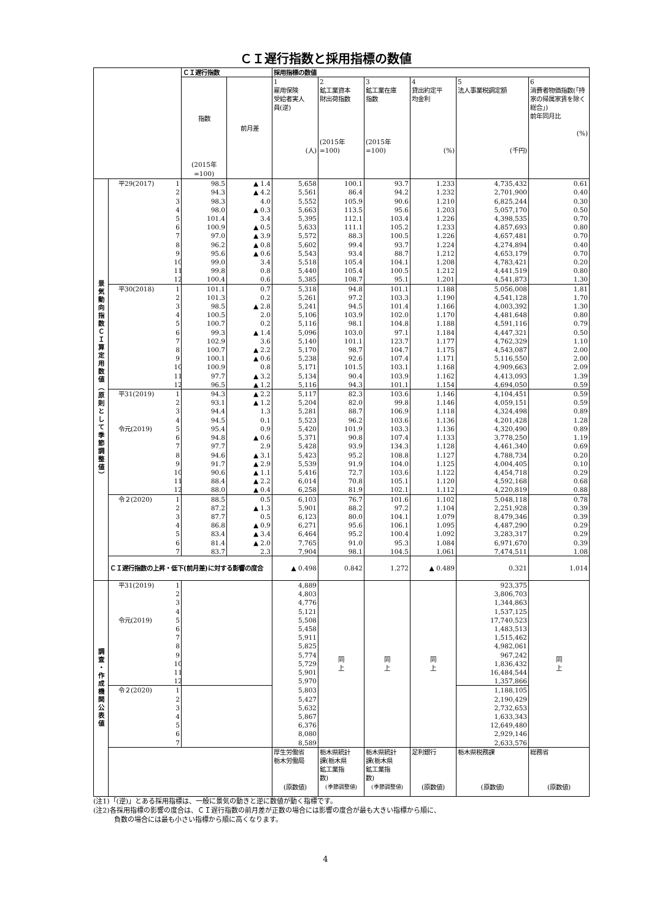ＣＩ遅行指数と採用指標の数値
| | | | ＣＩ遅行指数 | | 採用指標の数値 | | | | | |
| | | | 指数 (2015年 =100) | 前月差 | 1 雇用保険 受給者実人 員(逆) (人) | 2 鉱工業資本 財出荷指数 (2015年 =100) | 3 鉱工業在庫 指数 (2015年 =100) | 4 貸出約定平 均金利 (%) | 5 法人事業税調定額 (千円) | 6 消費者物価指数(「持家の帰属家賃を除く総合」) 前年同月比 (%) |
| 景気動向指数ＣＩ算定用数値（原則として季節調整値） | 平29(2017) | 1 | 98.5 | ▲ 1.4 | 5,658 | 100.1 | 93.7 | 1.233 | 4,735,432 | 0.61 |
| | | 2 | 94.3 | ▲ 4.2 | 5,561 | 86.4 | 94.2 | 1.232 | 2,701,900 | 0.40 |
| | | 3 | 98.3 | 4.0 | 5,552 | 105.9 | 90.6 | 1.210 | 6,825,244 | 0.30 |
| | | 4 | 98.0 | ▲ 0.3 | 5,663 | 113.5 | 95.6 | 1.203 | 5,057,170 | 0.50 |
| | | 5 | 101.4 | 3.4 | 5,395 | 112.1 | 103.4 | 1.226 | 4,398,535 | 0.70 |
| | | 6 | 100.9 | ▲ 0.5 | 5,633 | 111.1 | 105.2 | 1.233 | 4,857,693 | 0.80 |
| | | 7 | 97.0 | ▲ 3.9 | 5,572 | 88.3 | 100.5 | 1.226 | 4,657,481 | 0.70 |
| | | 8 | 96.2 | ▲ 0.8 | 5,602 | 99.4 | 93.7 | 1.224 | 4,274,894 | 0.40 |
| | | 9 | 95.6 | ▲ 0.6 | 5,543 | 93.4 | 88.7 | 1.212 | 4,653,179 | 0.70 |
| | | 10 | 99.0 | 3.4 | 5,518 | 105.4 | 104.1 | 1.208 | 4,783,421 | 0.20 |
| | | 11 | 99.8 | 0.8 | 5,440 | 105.4 | 100.5 | 1.212 | 4,441,519 | 0.80 |
| | | 12 | 100.4 | 0.6 | 5,385 | 108.7 | 95.1 | 1.201 | 4,541,873 | 1.30 |
| | 平30(2018) | 1 | 101.1 | 0.7 | 5,318 | 94.8 | 101.1 | 1.188 | 5,056,008 | 1.81 |
| | | 2 | 101.3 | 0.2 | 5,261 | 97.2 | 103.3 | 1.190 | 4,541,128 | 1.70 |
| | | 3 | 98.5 | ▲ 2.8 | 5,241 | 94.5 | 101.4 | 1.166 | 4,003,392 | 1.30 |
| | | 4 | 100.5 | 2.0 | 5,106 | 103.9 | 102.0 | 1.170 | 4,481,648 | 0.80 |
| | | 5 | 100.7 | 0.2 | 5,116 | 98.1 | 104.8 | 1.188 | 4,591,116 | 0.79 |
| | | 6 | 99.3 | ▲ 1.4 | 5,096 | 103.0 | 97.1 | 1.184 | 4,447,321 | 0.50 |
| | | 7 | 102.9 | 3.6 | 5,140 | 101.1 | 123.7 | 1.177 | 4,762,329 | 1.10 |
| | | 8 | 100.7 | ▲ 2.2 | 5,170 | 98.7 | 104.7 | 1.175 | 4,543,087 | 2.00 |
| | | 9 | 100.1 | ▲ 0.6 | 5,238 | 92.6 | 107.4 | 1.171 | 5,116,550 | 2.00 |
| | | 10 | 100.9 | 0.8 | 5,171 | 101.5 | 103.1 | 1.168 | 4,909,663 | 2.09 |
| | | 11 | 97.7 | ▲ 3.2 | 5,134 | 90.4 | 103.9 | 1.162 | 4,413,093 | 1.39 |
| | | 12 | 96.5 | ▲ 1.2 | 5,116 | 94.3 | 101.1 | 1.154 | 4,694,050 | 0.59 |
| | 平31(2019) | 1 | 94.3 | ▲ 2.2 | 5,117 | 82.3 | 103.6 | 1.146 | 4,104,451 | 0.59 |
| | | 2 | 93.1 | ▲ 1.2 | 5,204 | 82.0 | 99.8 | 1.146 | 4,059,151 | 0.59 |
| | | 3 | 94.4 | 1.3 | 5,281 | 88.7 | 106.9 | 1.118 | 4,324,498 | 0.89 |
| | | 4 | 94.5 | 0.1 | 5,523 | 96.2 | 103.6 | 1.136 | 4,201,428 | 1.28 |
| | 令元(2019) | 5 | 95.4 | 0.9 | 5,420 | 101.9 | 103.3 | 1.136 | 4,320,490 | 0.89 |
| | | 6 | 94.8 | ▲ 0.6 | 5,371 | 90.8 | 107.4 | 1.133 | 3,778,250 | 1.19 |
| | | 7 | 97.7 | 2.9 | 5,428 | 93.9 | 134.3 | 1.128 | 4,461,340 | 0.69 |
| | | 8 | 94.6 | ▲ 3.1 | 5,423 | 95.2 | 108.8 | 1.127 | 4,788,734 | 0.20 |
| | | 9 | 91.7 | ▲ 2.9 | 5,539 | 91.9 | 104.0 | 1.125 | 4,004,405 | 0.10 |
| | | 10 | 90.6 | ▲ 1.1 | 5,416 | 72.7 | 103.6 | 1.122 | 4,454,718 | 0.29 |
| | | 11 | 88.4 | ▲ 2.2 | 6,014 | 70.8 | 105.1 | 1.120 | 4,592,168 | 0.68 |
| | | 12 | 88.0 | ▲ 0.4 | 6,258 | 81.9 | 102.1 | 1.112 | 4,220,819 | 0.88 |
| | 令２(2020) | 1 | 88.5 | 0.5 | 6,103 | 76.7 | 101.6 | 1.102 | 5,048,118 | 0.78 |
| | | 2 | 87.2 | ▲ 1.3 | 5,901 | 88.2 | 97.2 | 1.104 | 2,251,928 | 0.39 |
| | | 3 | 87.7 | 0.5 | 6,123 | 80.0 | 104.1 | 1.079 | 8,479,346 | 0.39 |
| | | 4 | 86.8 | ▲ 0.9 | 6,271 | 95.6 | 106.1 | 1.095 | 4,487,290 | 0.29 |
| | | 5 | 83.4 | ▲ 3.4 | 6,464 | 95.2 | 100.4 | 1.092 | 3,283,317 | 0.29 |
| | | 6 | 81.4 | ▲ 2.0 | 7,765 | 91.0 | 95.3 | 1.084 | 6,971,670 | 0.39 |
| | | 7 | 83.7 | 2.3 | 7,904 | 98.1 | 104.5 | 1.061 | 7,474,511 | 1.08 |
| | ＣＩ遅行指数の上昇・低下(前月差)に対する影響の度合 | | | | ▲ 0.498 | 0.842 | 1.272 | ▲ 0.489 | 0.321 | 1.014 |
| 調査・作成機関公表値 | 平31(2019) | 1 | | | 4,889 | 同 上 | 同 上 | 同 上 | 923,375 | 同 上 |
| | | 2 | | | 4,803 | | | | 3,806,703 | |
| | | 3 | | | 4,776 | | | | 1,344,863 | |
| | | 4 | | | 5,121 | | | | 1,537,125 | |
| | 令元(2019) | 5 | | | 5,508 | | | | 17,740,523 | |
| | | 6 | | | 5,458 | | | | 1,483,513 | |
| | | 7 | | | 5,911 | | | | 1,515,462 | |
| | | 8 | | | 5,825 | | | | 4,982,061 | |
| | | 9 | | | 5,774 | | | | 967,242 | |
| | | 10 | | | 5,729 | | | | 1,836,432 | |
| | | 11 | | | 5,901 | | | | 16,484,544 | |
| | | 12 | | | 5,970 | | | | 1,357,866 | |
| | 令２(2020) | 1 | | | 5,803 | | | | 1,188,105 | |
| | | 2 | | | 5,427 | | | | 2,190,429 | |
| | | 3 | | | 5,632 | | | | 2,732,653 | |
| | | 4 | | | 5,867 | | | | 1,633,343 | |
| | | 5 | | | 6,376 | | | | 12,649,480 | |
| | | 6 | | | 8,080 | | | | 2,929,146 | |
| | | 7 | | | 8,589 | | | | 2,633,576 | |
| | | | | | 厚生労働省 栃木労働局 (原数値) | 栃木県統計 課(栃木県 鉱工業指 数) (季節調整値) | 栃木県統計 課(栃木県 鉱工業指 数) (季節調整値) | 足利銀行 (原数値) | 栃木県税務課 (原数値) | 総務省 (原数値) |
(注1)「(逆)」とある採用指標は、一般に景気の動きと逆に数値が動く指標です。
(注2)各採用指標の影響の度合は、ＣＩ遅行指数の前月差が正数の場合には影響の度合が最も大きい指標から順に、
負数の場合には最も小さい指標から順に高くなります。
4